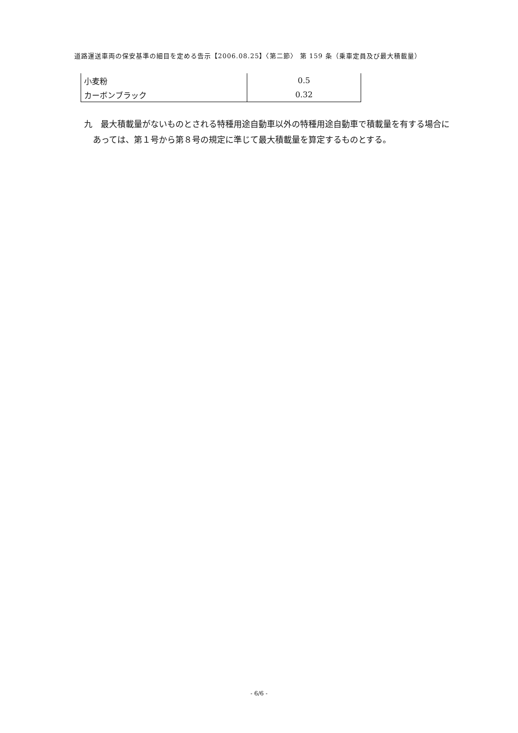道路運送車両の保安基準の細目を定める告示【2006.08.25】〈第二節〉 第 159 条（乗車定員及び最大積載量）
| 小麦粉 | 0.5 |
| カーボンブラック | 0.32 |
九　最大積載量がないものとされる特種用途自動車以外の特種用途自動車で積載量を有する場合にあっては、第１号から第８号の規定に準じて最大積載量を算定するものとする。
- 6/6 -